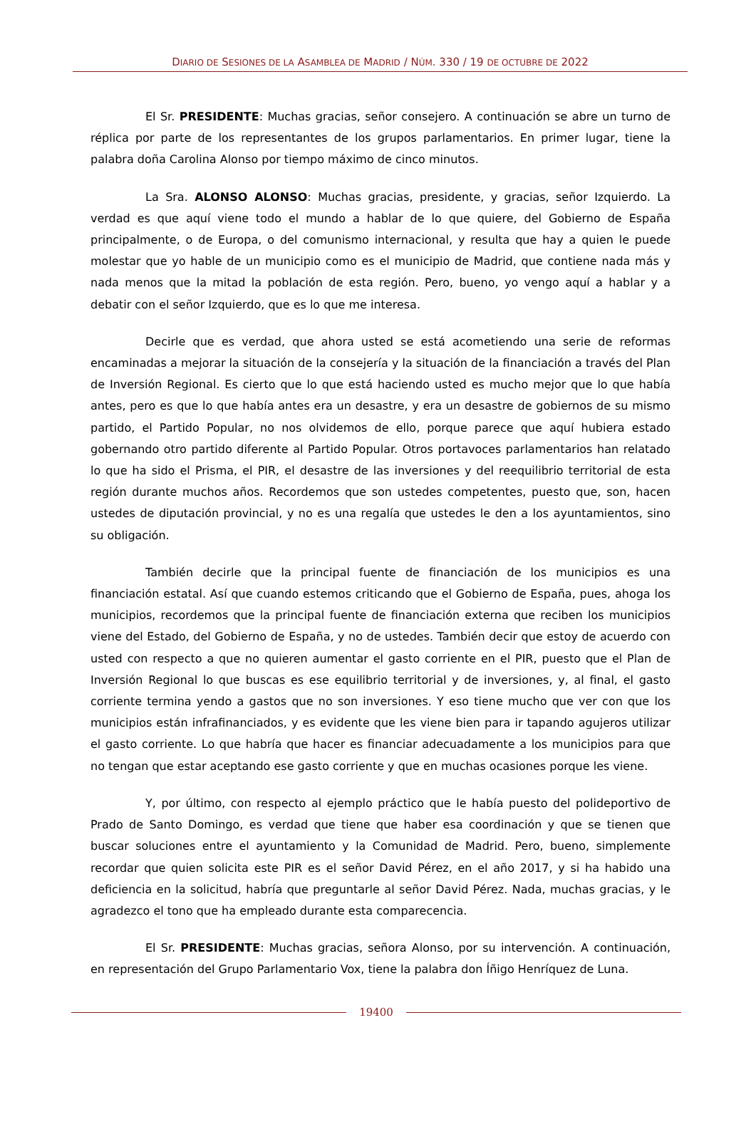DIARIO DE SESIONES DE LA ASAMBLEA DE MADRID / NÚM. 330 / 19 DE OCTUBRE DE 2022
El Sr. PRESIDENTE: Muchas gracias, señor consejero. A continuación se abre un turno de réplica por parte de los representantes de los grupos parlamentarios. En primer lugar, tiene la palabra doña Carolina Alonso por tiempo máximo de cinco minutos.
La Sra. ALONSO ALONSO: Muchas gracias, presidente, y gracias, señor Izquierdo. La verdad es que aquí viene todo el mundo a hablar de lo que quiere, del Gobierno de España principalmente, o de Europa, o del comunismo internacional, y resulta que hay a quien le puede molestar que yo hable de un municipio como es el municipio de Madrid, que contiene nada más y nada menos que la mitad la población de esta región. Pero, bueno, yo vengo aquí a hablar y a debatir con el señor Izquierdo, que es lo que me interesa.
Decirle que es verdad, que ahora usted se está acometiendo una serie de reformas encaminadas a mejorar la situación de la consejería y la situación de la financiación a través del Plan de Inversión Regional. Es cierto que lo que está haciendo usted es mucho mejor que lo que había antes, pero es que lo que había antes era un desastre, y era un desastre de gobiernos de su mismo partido, el Partido Popular, no nos olvidemos de ello, porque parece que aquí hubiera estado gobernando otro partido diferente al Partido Popular. Otros portavoces parlamentarios han relatado lo que ha sido el Prisma, el PIR, el desastre de las inversiones y del reequilibrio territorial de esta región durante muchos años. Recordemos que son ustedes competentes, puesto que, son, hacen ustedes de diputación provincial, y no es una regalía que ustedes le den a los ayuntamientos, sino su obligación.
También decirle que la principal fuente de financiación de los municipios es una financiación estatal. Así que cuando estemos criticando que el Gobierno de España, pues, ahoga los municipios, recordemos que la principal fuente de financiación externa que reciben los municipios viene del Estado, del Gobierno de España, y no de ustedes. También decir que estoy de acuerdo con usted con respecto a que no quieren aumentar el gasto corriente en el PIR, puesto que el Plan de Inversión Regional lo que buscas es ese equilibrio territorial y de inversiones, y, al final, el gasto corriente termina yendo a gastos que no son inversiones. Y eso tiene mucho que ver con que los municipios están infrafinanciados, y es evidente que les viene bien para ir tapando agujeros utilizar el gasto corriente. Lo que habría que hacer es financiar adecuadamente a los municipios para que no tengan que estar aceptando ese gasto corriente y que en muchas ocasiones porque les viene.
Y, por último, con respecto al ejemplo práctico que le había puesto del polideportivo de Prado de Santo Domingo, es verdad que tiene que haber esa coordinación y que se tienen que buscar soluciones entre el ayuntamiento y la Comunidad de Madrid. Pero, bueno, simplemente recordar que quien solicita este PIR es el señor David Pérez, en el año 2017, y si ha habido una deficiencia en la solicitud, habría que preguntarle al señor David Pérez. Nada, muchas gracias, y le agradezco el tono que ha empleado durante esta comparecencia.
El Sr. PRESIDENTE: Muchas gracias, señora Alonso, por su intervención. A continuación, en representación del Grupo Parlamentario Vox, tiene la palabra don Íñigo Henríquez de Luna.
19400